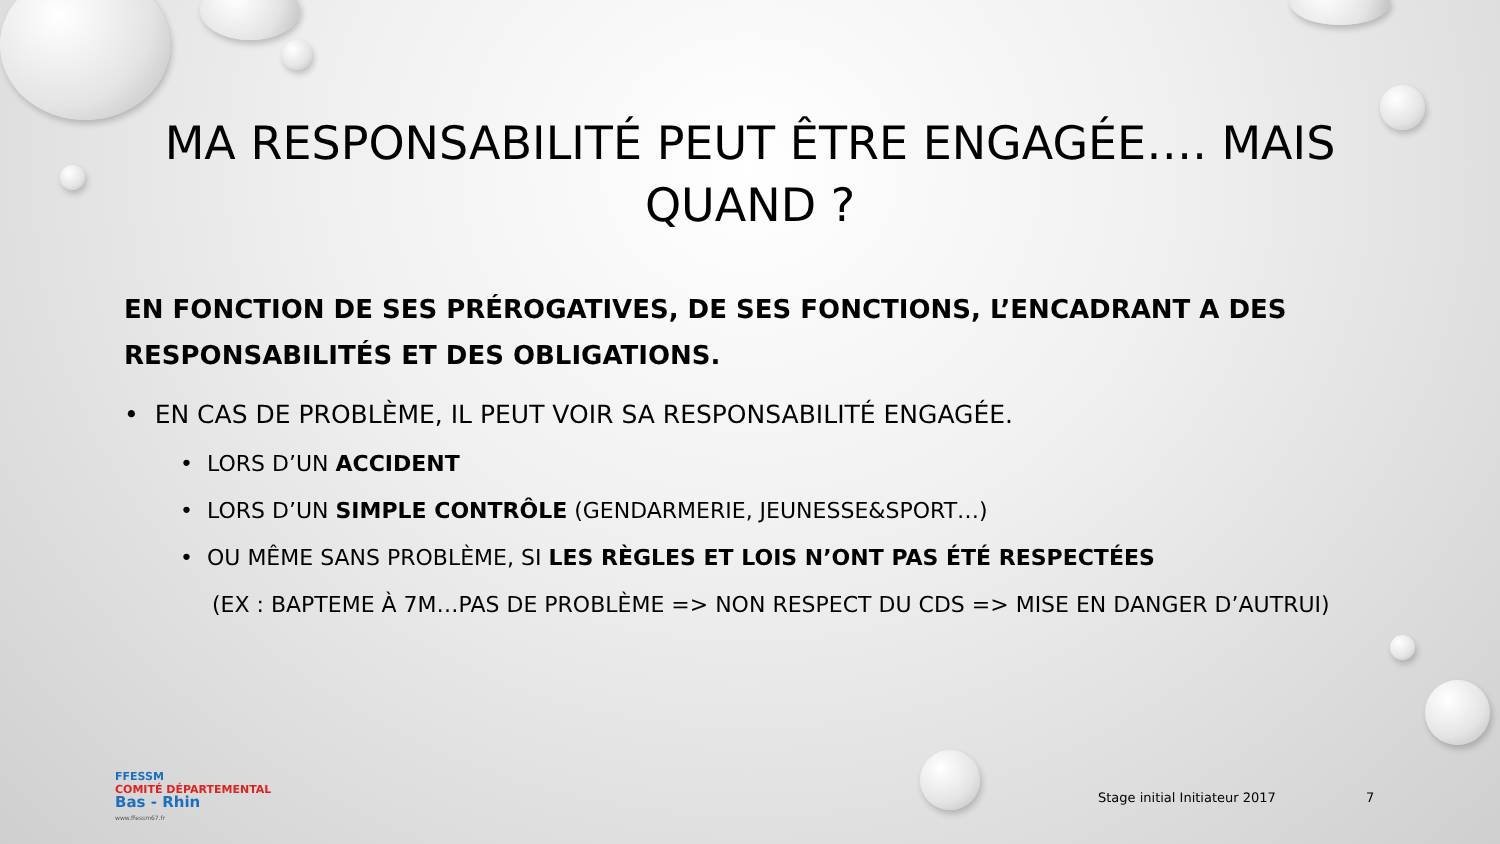MA RESPONSABILITÉ PEUT ÊTRE ENGAGÉE…. MAIS QUAND ?
EN FONCTION DE SES PRÉROGATIVES, DE SES FONCTIONS, L’ENCADRANT A DES RESPONSABILITÉS ET DES OBLIGATIONS.
• EN CAS DE PROBLÈME, IL PEUT VOIR SA RESPONSABILITÉ ENGAGÉE.
• LORS D’UN ACCIDENT
• LORS D’UN SIMPLE CONTRÔLE (GENDARMERIE, JEUNESSE&SPORT…)
• OU MÊME SANS PROBLÈME, SI LES RÈGLES ET LOIS N’ONT PAS ÉTÉ RESPECTÉES
(EX : BAPTEME À 7M…PAS DE PROBLÈME => NON RESPECT DU CDS => MISE EN DANGER D’AUTRUI)
FFESSM
COMITÉ DÉPARTEMENTAL
Bas - Rhin
www.ffessm67.fr
Stage initial Initiateur 2017 7